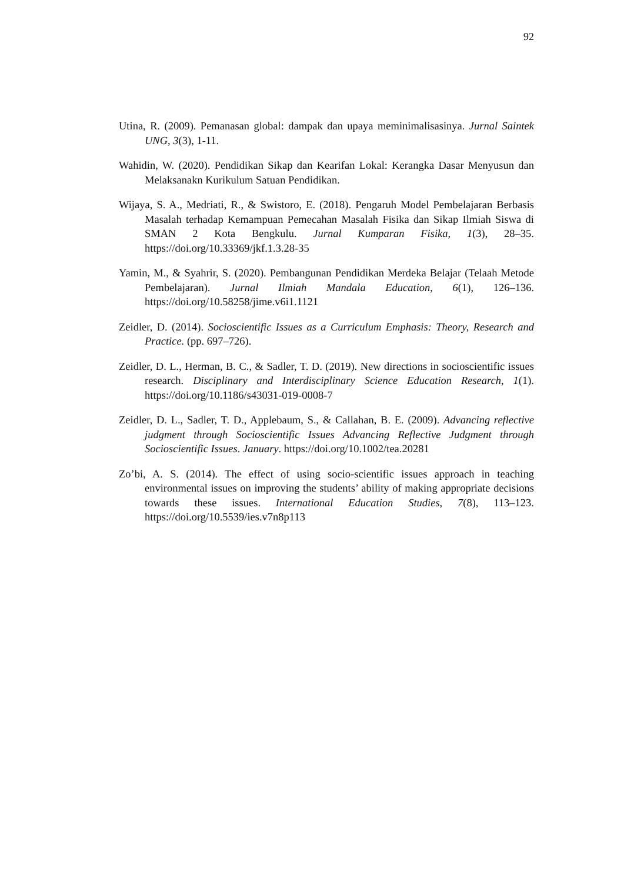92
Utina, R. (2009). Pemanasan global: dampak dan upaya meminimalisasinya. Jurnal Saintek UNG, 3(3), 1-11.
Wahidin, W. (2020). Pendidikan Sikap dan Kearifan Lokal: Kerangka Dasar Menyusun dan Melaksanakn Kurikulum Satuan Pendidikan.
Wijaya, S. A., Medriati, R., & Swistoro, E. (2018). Pengaruh Model Pembelajaran Berbasis Masalah terhadap Kemampuan Pemecahan Masalah Fisika dan Sikap Ilmiah Siswa di SMAN 2 Kota Bengkulu. Jurnal Kumparan Fisika, 1(3), 28–35. https://doi.org/10.33369/jkf.1.3.28-35
Yamin, M., & Syahrir, S. (2020). Pembangunan Pendidikan Merdeka Belajar (Telaah Metode Pembelajaran). Jurnal Ilmiah Mandala Education, 6(1), 126–136. https://doi.org/10.58258/jime.v6i1.1121
Zeidler, D. (2014). Socioscientific Issues as a Curriculum Emphasis: Theory, Research and Practice. (pp. 697–726).
Zeidler, D. L., Herman, B. C., & Sadler, T. D. (2019). New directions in socioscientific issues research. Disciplinary and Interdisciplinary Science Education Research, 1(1). https://doi.org/10.1186/s43031-019-0008-7
Zeidler, D. L., Sadler, T. D., Applebaum, S., & Callahan, B. E. (2009). Advancing reflective judgment through Socioscientific Issues Advancing Reflective Judgment through Socioscientific Issues. January. https://doi.org/10.1002/tea.20281
Zo’bi, A. S. (2014). The effect of using socio-scientific issues approach in teaching environmental issues on improving the students’ ability of making appropriate decisions towards these issues. International Education Studies, 7(8), 113–123. https://doi.org/10.5539/ies.v7n8p113